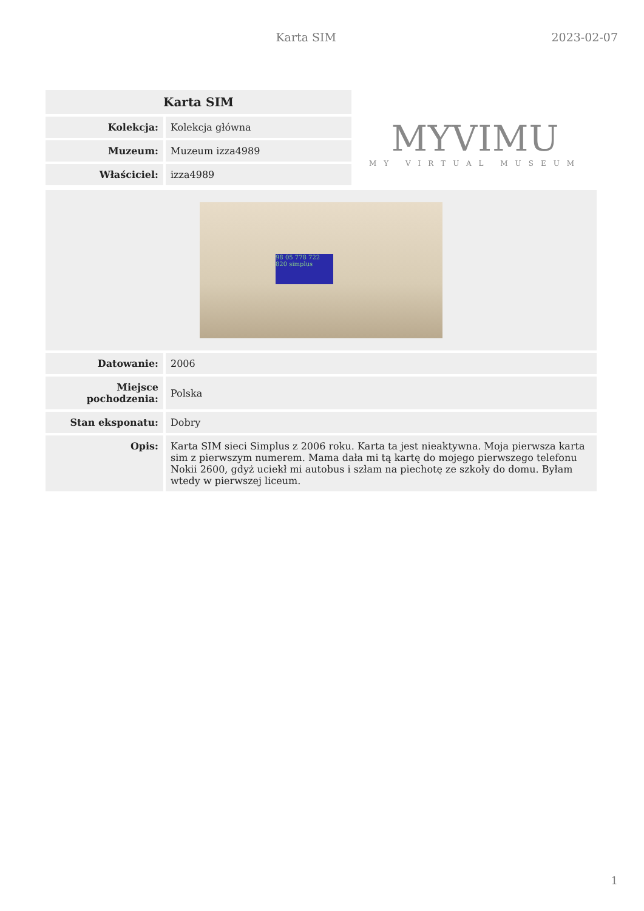Karta SIM 2023-02-07
| Karta SIM | |
| --- | --- |
| Kolekcja: | Kolekcja główna |
| Muzeum: | Muzeum izza4989 |
| Właściciel: | izza4989 |
MYVIMU
MY VIRTUAL MUSEUM
| 98 05 778 722 820 simplus | |
| Datowanie: | 2006 |
| Miejsce pochodzenia: | Polska |
| Stan eksponatu: | Dobry |
| Opis: | Karta SIM sieci Simplus z 2006 roku. Karta ta jest nieaktywna. Moja pierwsza karta sim z pierwszym numerem. Mama dała mi tą kartę do mojego pierwszego telefonu Nokii 2600, gdyż uciekł mi autobus i szłam na piechotę ze szkoły do domu. Byłam wtedy w pierwszej liceum. |
1